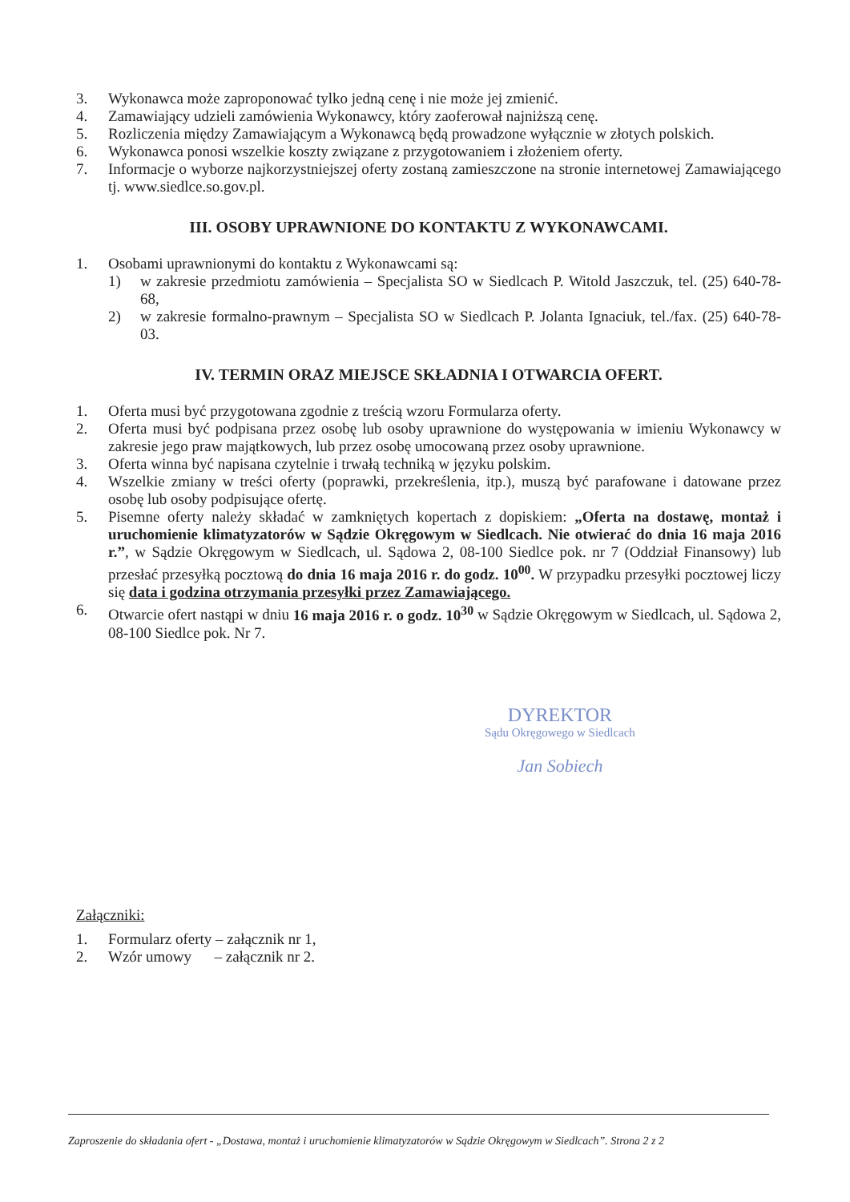3. Wykonawca może zaproponować tylko jedną cenę i nie może jej zmienić.
4. Zamawiający udzieli zamówienia Wykonawcy, który zaoferował najniższą cenę.
5. Rozliczenia między Zamawiającym a Wykonawcą będą prowadzone wyłącznie w złotych polskich.
6. Wykonawca ponosi wszelkie koszty związane z przygotowaniem i złożeniem oferty.
7. Informacje o wyborze najkorzystniejszej oferty zostaną zamieszczone na stronie internetowej Zamawiającego tj. www.siedlce.so.gov.pl.
III. OSOBY UPRAWNIONE DO KONTAKTU Z WYKONAWCAMI.
1. Osobami uprawnionymi do kontaktu z Wykonawcami są:
1) w zakresie przedmiotu zamówienia – Specjalista SO w Siedlcach P. Witold Jaszczuk, tel. (25) 640-78-68,
2) w zakresie formalno-prawnym – Specjalista SO w Siedlcach P. Jolanta Ignaciuk, tel./fax. (25) 640-78-03.
IV. TERMIN ORAZ MIEJSCE SKŁADNIA I OTWARCIA OFERT.
1. Oferta musi być przygotowana zgodnie z treścią wzoru Formularza oferty.
2. Oferta musi być podpisana przez osobę lub osoby uprawnione do występowania w imieniu Wykonawcy w zakresie jego praw majątkowych, lub przez osobę umocowaną przez osoby uprawnione.
3. Oferta winna być napisana czytelnie i trwałą techniką w języku polskim.
4. Wszelkie zmiany w treści oferty (poprawki, przekreślenia, itp.), muszą być parafowane i datowane przez osobę lub osoby podpisujące ofertę.
5. Pisemne oferty należy składać w zamkniętych kopertach z dopiskiem: „Oferta na dostawę, montaż i uruchomienie klimatyzatorów w Sądzie Okręgowym w Siedlcach. Nie otwierać do dnia 16 maja 2016 r.”, w Sądzie Okręgowym w Siedlcach, ul. Sądowa 2, 08-100 Siedlce pok. nr 7 (Oddział Finansowy) lub przesłać przesyłką pocztową do dnia 16 maja 2016 r. do godz. 10<sup>00</sup>. W przypadku przesyłki pocztowej liczy się data i godzina otrzymania przesyłki przez Zamawiającego.
6. Otwarcie ofert nastąpi w dniu 16 maja 2016 r. o godz. 10<sup>30</sup> w Sądzie Okręgowym w Siedlcach, ul. Sądowa 2, 08-100 Siedlce pok. Nr 7.
DYREKTOR
Sądu Okręgowego w Siedlcach
Jan Sobiech
Załączniki:
1. Formularz oferty – załącznik nr 1,
2. Wzór umowy – załącznik nr 2.
Zaproszenie do składania ofert - „Dostawa, montaż i uruchomienie klimatyzatorów w Sądzie Okręgowym w Siedlcach”. Strona 2 z 2